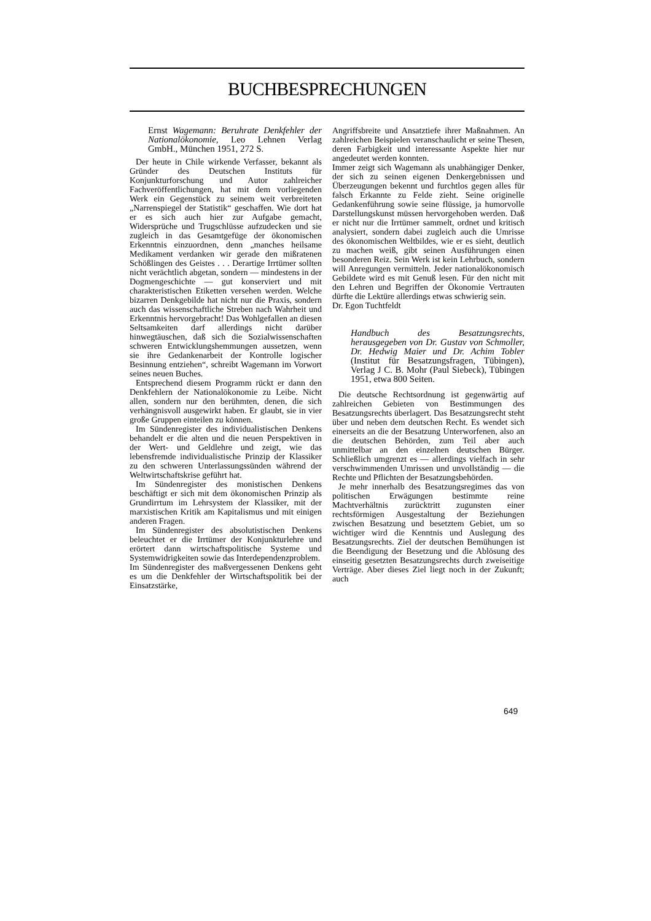BUCHBESPRECHUNGEN
Ernst Wagemann: Beruhrate Denkfehler der Nationalökonomie, Leo Lehnen Verlag GmbH., München 1951, 272 S.
Der heute in Chile wirkende Verfasser, bekannt als Gründer des Deutschen Instituts für Konjunkturforschung und Autor zahlreicher Fachveröffentlichungen, hat mit dem vorliegenden Werk ein Gegenstück zu seinem weit verbreiteten „Narrenspiegel der Statistik“ geschaffen. Wie dort hat er es sich auch hier zur Aufgabe gemacht, Widersprüche und Trugschlüsse aufzudecken und sie zugleich in das Gesamtgefüge der ökonomischen Erkenntnis einzuordnen, denn „manches heilsame Medikament verdanken wir gerade den mißratenen Schößlingen des Geistes . . . Derartige Irrtümer sollten nicht verächtlich abgetan, sondern — mindestens in der Dogmengeschichte — gut konserviert und mit charakteristischen Etiketten versehen werden. Welche bizarren Denkgebilde hat nicht nur die Praxis, sondern auch das wissenschaftliche Streben nach Wahrheit und Erkenntnis hervorgebracht! Das Wohlgefallen an diesen Seltsamkeiten darf allerdings nicht darüber hinwegtäuschen, daß sich die Sozialwissenschaften schweren Entwicklungshemmungen aussetzen, wenn sie ihre Gedankenarbeit der Kontrolle logischer Besinnung entziehen“, schreibt Wagemann im Vorwort seines neuen Buches.
Entsprechend diesem Programm rückt er dann den Denkfehlern der Nationalökonomie zu Leibe. Nicht allen, sondern nur den berühmten, denen, die sich verhängnisvoll ausgewirkt haben. Er glaubt, sie in vier große Gruppen einteilen zu können.
Im Sündenregister des individualistischen Denkens behandelt er die alten und die neuen Perspektiven in der Wert- und Geldlehre und zeigt, wie das lebensfremde individualistische Prinzip der Klassiker zu den schweren Unterlassungssünden während der Weltwirtschaftskrise geführt hat.
Im Sündenregister des monistischen Denkens beschäftigt er sich mit dem ökonomischen Prinzip als Grundirrtum im Lehrsystem der Klassiker, mit der marxistischen Kritik am Kapitalismus und mit einigen anderen Fragen.
Im Sündenregister des absolutistischen Denkens beleuchtet er die Irrtümer der Konjunkturlehre und erörtert dann wirtschaftspolitische Systeme und Systemwidrigkeiten sowie das Interdependenzproblem.
Im Sündenregister des maßvergessenen Denkens geht es um die Denkfehler der Wirtschaftspolitik bei der Einsatzstärke,
Angriffsbreite und Ansatztiefe ihrer Maßnahmen. An zahlreichen Beispielen veranschaulicht er seine Thesen, deren Farbigkeit und interessante Aspekte hier nur angedeutet werden konnten.
Immer zeigt sich Wagemann als unabhängiger Denker, der sich zu seinen eigenen Denkergebnissen und Überzeugungen bekennt und furchtlos gegen alles für falsch Erkannte zu Felde zieht. Seine originelle Gedankenführung sowie seine flüssige, ja humorvolle Darstellungskunst müssen hervorgehoben werden. Daß er nicht nur die Irrtümer sammelt, ordnet und kritisch analysiert, sondern dabei zugleich auch die Umrisse des ökonomischen Weltbildes, wie er es sieht, deutlich zu machen weiß, gibt seinen Ausführungen einen besonderen Reiz. Sein Werk ist kein Lehrbuch, sondern will Anregungen vermitteln. Jeder nationalökonomisch Gebildete wird es mit Genuß lesen. Für den nicht mit den Lehren und Begriffen der Ökonomie Vertrauten dürfte die Lektüre allerdings etwas schwierig sein.
Dr. Egon Tuchtfeldt
Handbuch des Besatzungsrechts, herausgegeben von Dr. Gustav von Schmoller, Dr. Hedwig Maier und Dr. Achim Tobler (Institut für Besatzungsfragen, Tübingen), Verlag J C. B. Mohr (Paul Siebeck), Tübingen 1951, etwa 800 Seiten.
Die deutsche Rechtsordnung ist gegenwärtig auf zahlreichen Gebieten von Bestimmungen des Besatzungsrechts überlagert. Das Besatzungsrecht steht über und neben dem deutschen Recht. Es wendet sich einerseits an die der Besatzung Unterworfenen, also an die deutschen Behörden, zum Teil aber auch unmittelbar an den einzelnen deutschen Bürger. Schließlich umgrenzt es — allerdings vielfach in sehr verschwimmenden Umrissen und unvollständig — die Rechte und Pflichten der Besatzungsbehörden.
Je mehr innerhalb des Besatzungsregimes das von politischen Erwägungen bestimmte reine Machtverhältnis zurücktritt zugunsten einer rechtsförmigen Ausgestaltung der Beziehungen zwischen Besatzung und besetztem Gebiet, um so wichtiger wird die Kenntnis und Auslegung des Besatzungsrechts. Ziel der deutschen Bemühungen ist die Beendigung der Besetzung und die Ablösung des einseitig gesetzten Besatzungsrechts durch zweiseitige Verträge. Aber dieses Ziel liegt noch in der Zukunft; auch
649